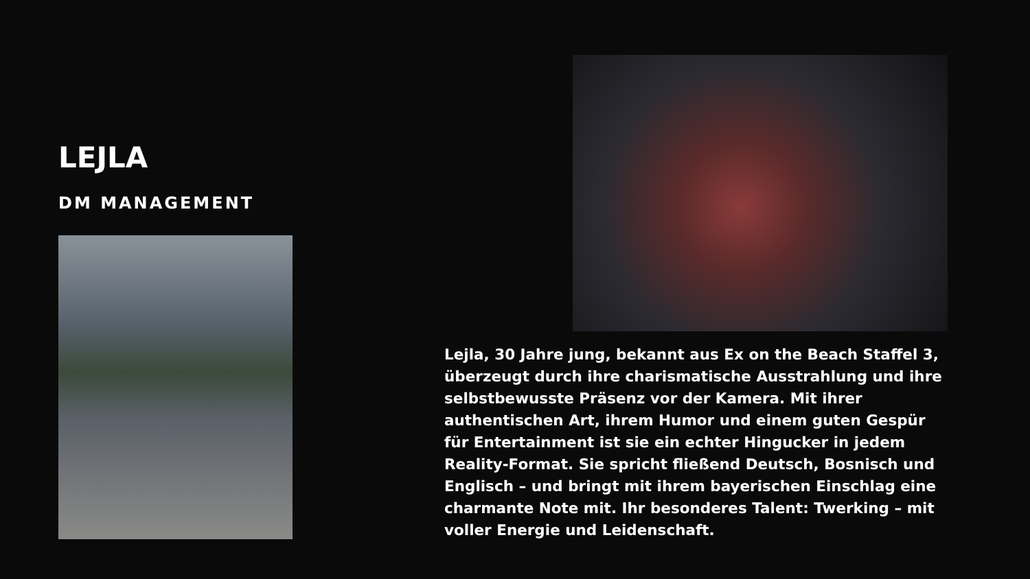LEJLA
DM MANAGEMENT
Lejla, 30 Jahre jung, bekannt aus Ex on the Beach Staffel 3, überzeugt durch ihre charismatische Ausstrahlung und ihre selbstbewusste Präsenz vor der Kamera. Mit ihrer authentischen Art, ihrem Humor und einem guten Gespür für Entertainment ist sie ein echter Hingucker in jedem Reality-Format. Sie spricht fließend Deutsch, Bosnisch und Englisch – und bringt mit ihrem bayerischen Einschlag eine charmante Note mit. Ihr besonderes Talent: Twerking – mit voller Energie und Leidenschaft.